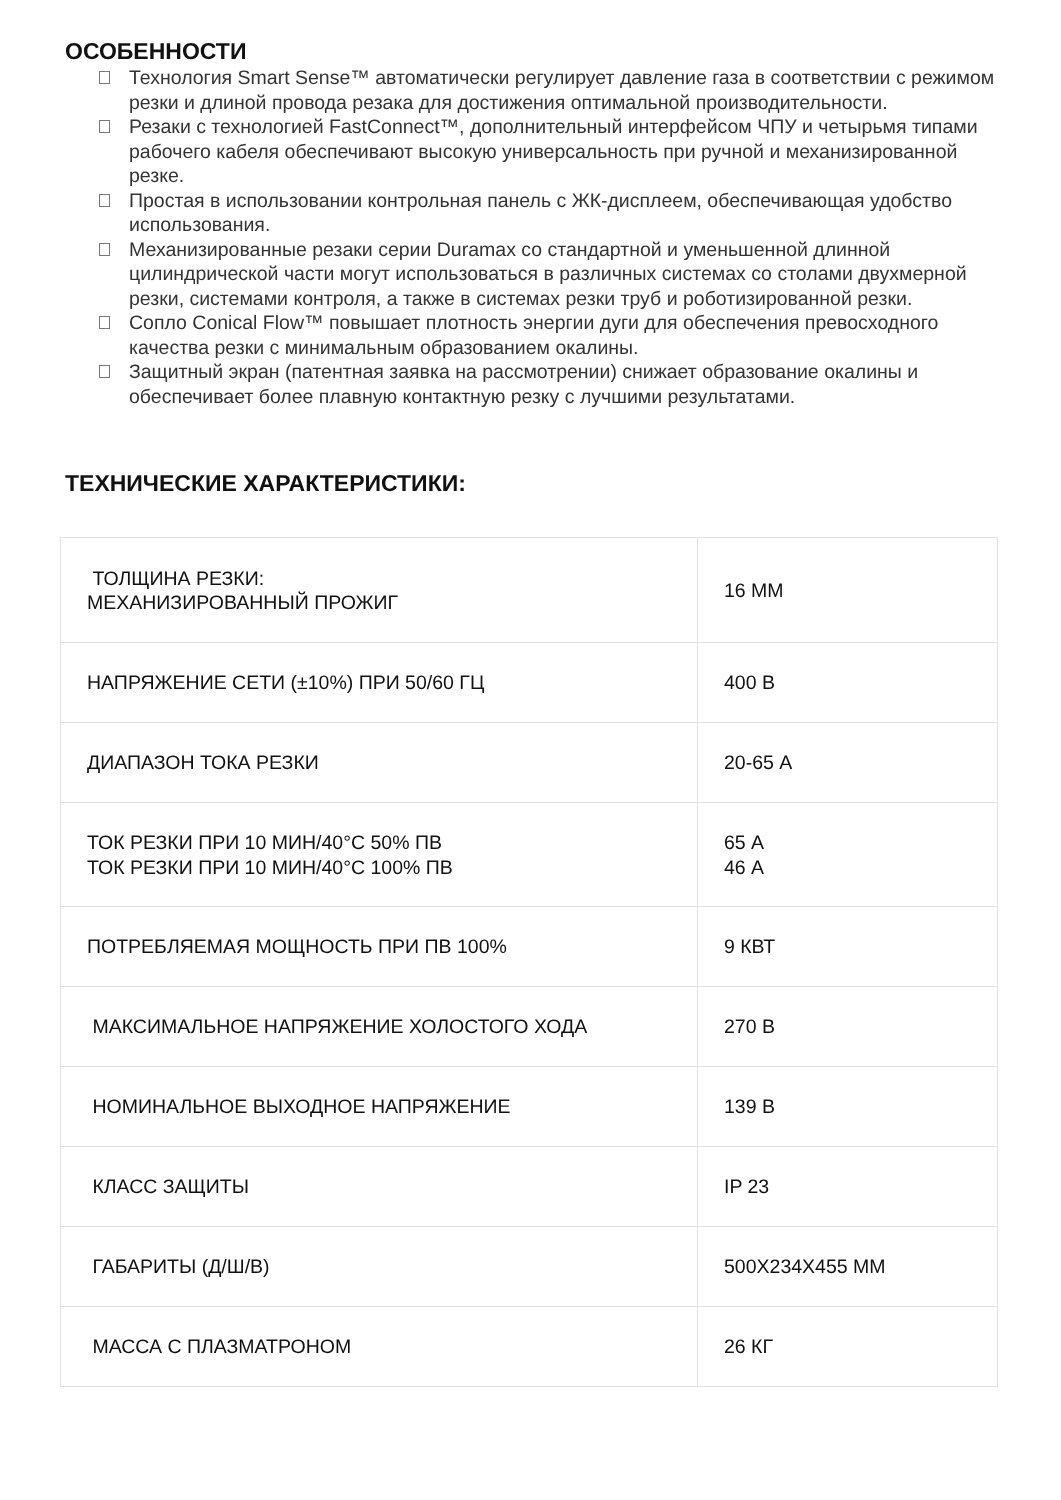ОСОБЕННОСТИ
Технология Smart Sense™ автоматически регулирует давление газа в соответствии с режимом резки и длиной провода резака для достижения оптимальной производительности.
Резаки с технологией FastConnect™, дополнительный интерфейсом ЧПУ и четырьмя типами рабочего кабеля обеспечивают высокую универсальность при ручной и механизированной резке.
Простая в использовании контрольная панель с ЖК-дисплеем, обеспечивающая удобство использования.
Механизированные резаки серии Duramax со стандартной и уменьшенной длинной цилиндрической части могут использоваться в различных системах со столами двухмерной резки, системами контроля, а также в системах резки труб и роботизированной резки.
Сопло Conical Flow™ повышает плотность энергии дуги для обеспечения превосходного качества резки с минимальным образованием окалины.
Защитный экран (патентная заявка на рассмотрении) снижает образование окалины и обеспечивает более плавную контактную резку с лучшими результатами.
ТЕХНИЧЕСКИЕ ХАРАКТЕРИСТИКИ:
| ТОЛЩИНА РЕЗКИ: МЕХАНИЗИРОВАННЫЙ ПРОЖИГ | 16 ММ |
| НАПРЯЖЕНИЕ СЕТИ (±10%) ПРИ 50/60 ГЦ | 400 В |
| ДИАПАЗОН ТОКА РЕЗКИ | 20-65 А |
| ТОК РЕЗКИ ПРИ 10 МИН/40°С 50% ПВ ТОК РЕЗКИ ПРИ 10 МИН/40°С 100% ПВ | 65 А 46 А |
| ПОТРЕБЛЯЕМАЯ МОЩНОСТЬ ПРИ ПВ 100% | 9 КВТ |
| МАКСИМАЛЬНОЕ НАПРЯЖЕНИЕ ХОЛОСТОГО ХОДА | 270 В |
| НОМИНАЛЬНОЕ ВЫХОДНОЕ НАПРЯЖЕНИЕ | 139 В |
| КЛАСС ЗАЩИТЫ | IP 23 |
| ГАБАРИТЫ (Д/Ш/В) | 500Х234Х455 ММ |
| МАССА С ПЛАЗМАТРОНОМ | 26 КГ |